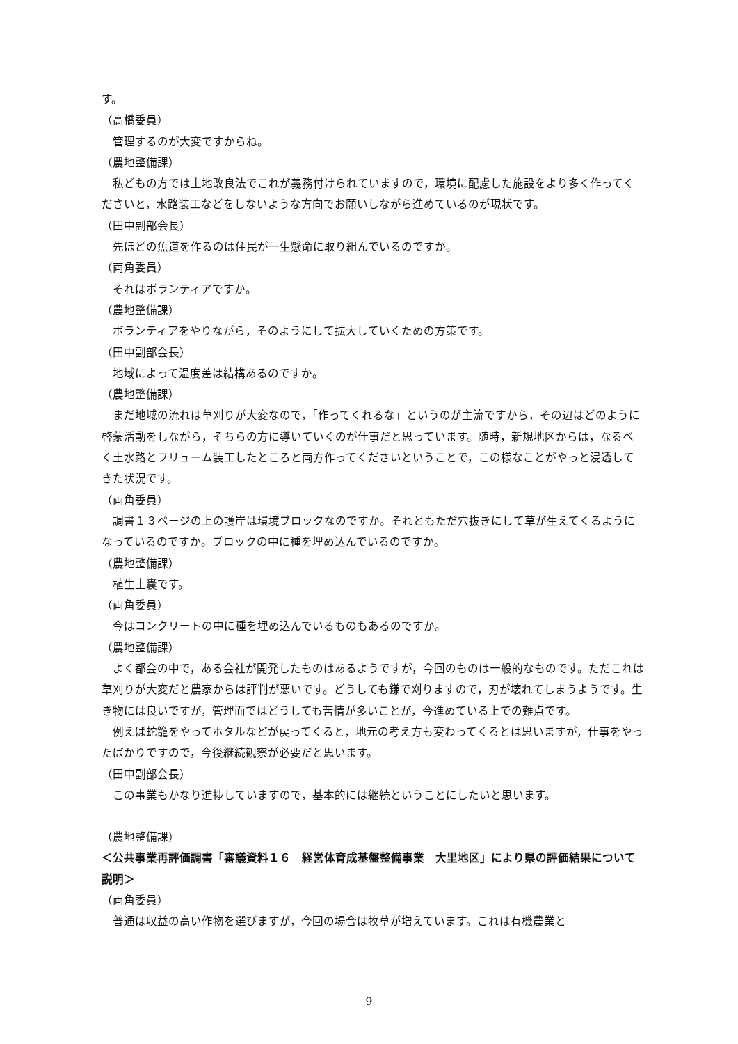す。
（高橋委員）
管理するのが大変ですからね。
（農地整備課）
私どもの方では土地改良法でこれが義務付けられていますので，環境に配慮した施設をより多く作ってくださいと，水路装工などをしないような方向でお願いしながら進めているのが現状です。
（田中副部会長）
先ほどの魚道を作るのは住民が一生懸命に取り組んでいるのですか。
（両角委員）
それはボランティアですか。
（農地整備課）
ボランティアをやりながら，そのようにして拡大していくための方策です。
（田中副部会長）
地域によって温度差は結構あるのですか。
（農地整備課）
まだ地域の流れは草刈りが大変なので，「作ってくれるな」というのが主流ですから，その辺はどのように啓蒙活動をしながら，そちらの方に導いていくのが仕事だと思っています。随時，新規地区からは，なるべく土水路とフリューム装工したところと両方作ってくださいということで，この様なことがやっと浸透してきた状況です。
（両角委員）
調書１３ページの上の護岸は環境ブロックなのですか。それともただ穴抜きにして草が生えてくるようになっているのですか。ブロックの中に種を埋め込んでいるのですか。
（農地整備課）
植生土嚢です。
（両角委員）
今はコンクリートの中に種を埋め込んでいるものもあるのですか。
（農地整備課）
よく都会の中で，ある会社が開発したものはあるようですが，今回のものは一般的なものです。ただこれは草刈りが大変だと農家からは評判が悪いです。どうしても鎌で刈りますので，刃が壊れてしまうようです。生き物には良いですが，管理面ではどうしても苦情が多いことが，今進めている上での難点です。
例えば蛇籠をやってホタルなどが戻ってくると，地元の考え方も変わってくるとは思いますが，仕事をやったばかりですので，今後継続観察が必要だと思います。
（田中副部会長）
この事業もかなり進捗していますので，基本的には継続ということにしたいと思います。
（農地整備課）
＜公共事業再評価調書「審議資料１６　経営体育成基盤整備事業　大里地区」により県の評価結果について説明＞
（両角委員）
普通は収益の高い作物を選びますが，今回の場合は牧草が増えています。これは有機農業と
9